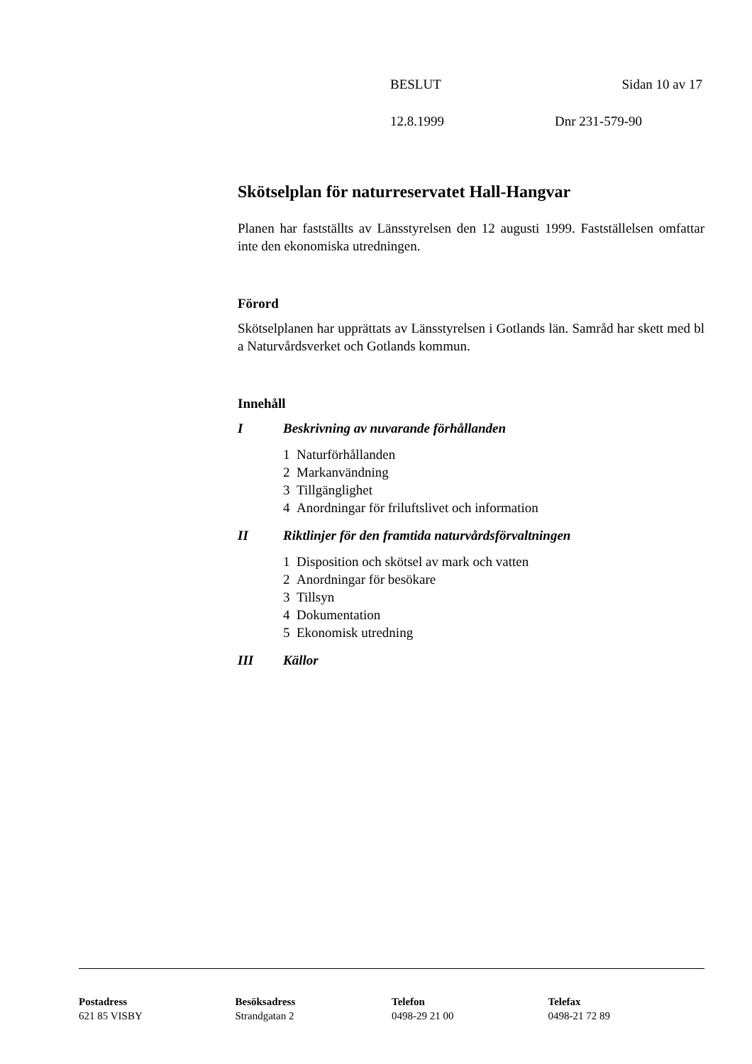BESLUT Sidan 10 av 17
12.8.1999 Dnr 231-579-90
Skötselplan för naturreservatet Hall-Hangvar
Planen har fastställts av Länsstyrelsen den 12 augusti 1999. Fastställelsen omfattar inte den ekonomiska utredningen.
Förord
Skötselplanen har upprättats av Länsstyrelsen i Gotlands län. Samråd har skett med bl a Naturvårdsverket och Gotlands kommun.
Innehåll
I Beskrivning av nuvarande förhållanden
1 Naturförhållanden
2 Markanvändning
3 Tillgänglighet
4 Anordningar för friluftslivet och information
II Riktlinjer för den framtida naturvårdsförvaltningen
1 Disposition och skötsel av mark och vatten
2 Anordningar för besökare
3 Tillsyn
4 Dokumentation
5 Ekonomisk utredning
III Källor
Postadress
621 85 VISBY
Besöksadress
Strandgatan 2
Telefon
0498-29 21 00
Telefax
0498-21 72 89